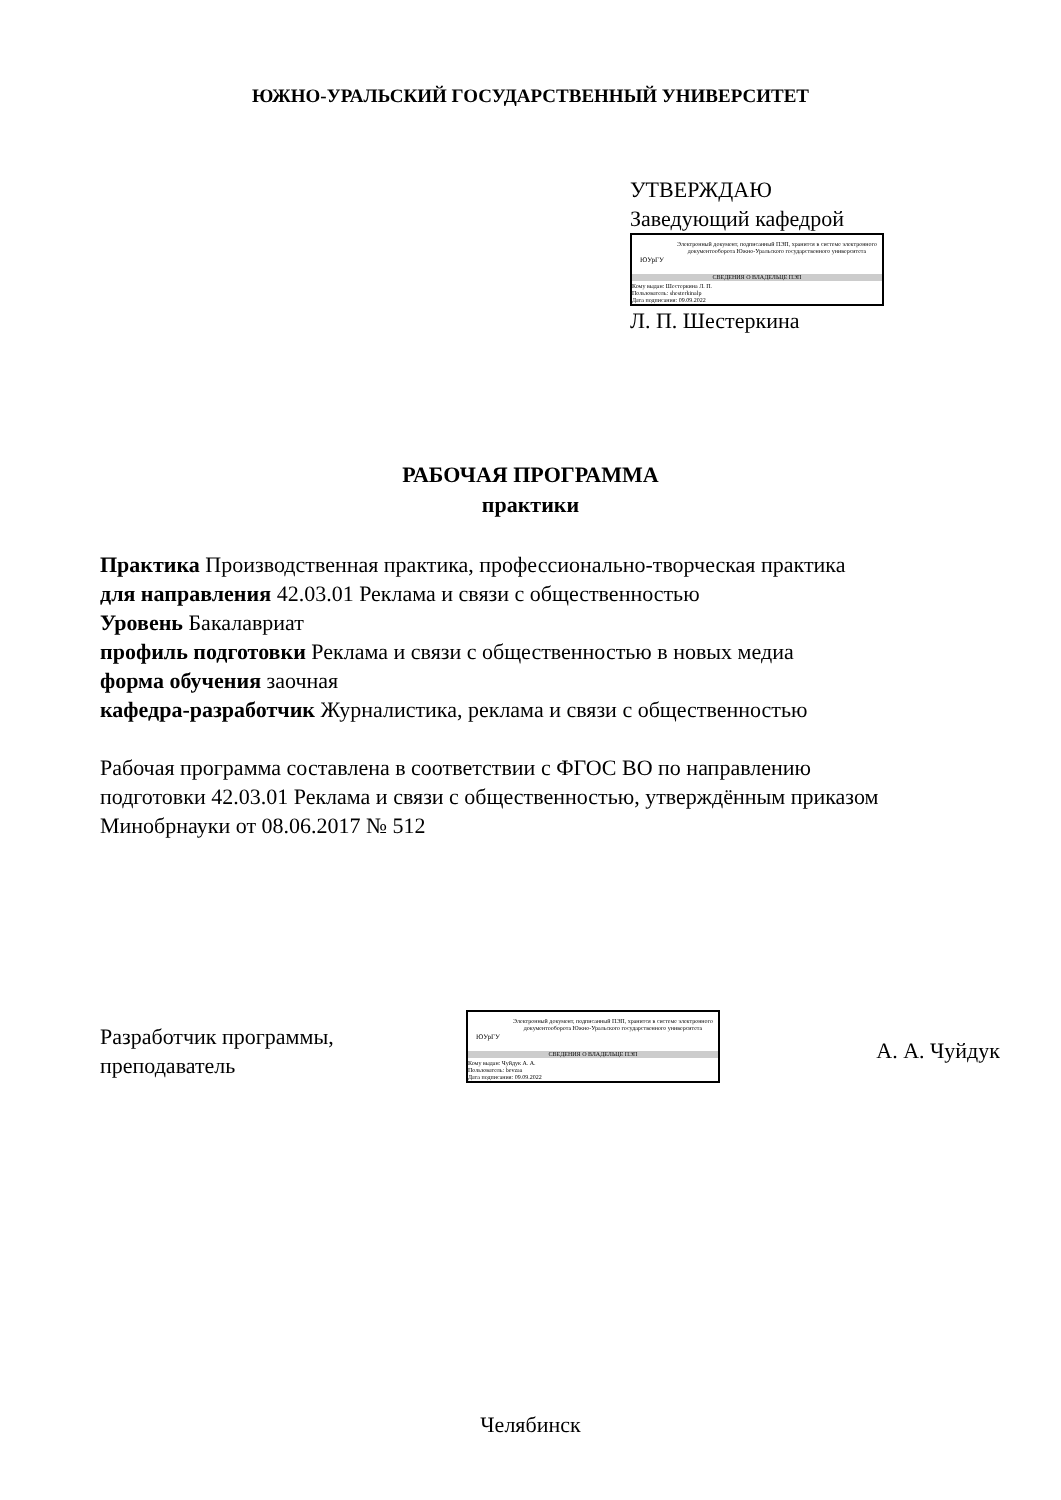ЮЖНО-УРАЛЬСКИЙ ГОСУДАРСТВЕННЫЙ УНИВЕРСИТЕТ
УТВЕРЖДАЮ
Заведующий кафедрой
ЮУрГУ
Электронный документ, подписанный ПЭП, хранится в системе электронного документооборота Южно-Уральского государственного университета
СВЕДЕНИЯ О ВЛАДЕЛЬЦЕ ПЭП
Кому выдан: Шестеркина Л. П.
Пользователь: shesterkinalp
Дата подписания: 09.09.2022
Л. П. Шестеркина
РАБОЧАЯ ПРОГРАММА
практики
Практика Производственная практика, профессионально-творческая практика
для направления 42.03.01 Реклама и связи с общественностью
Уровень Бакалавриат
профиль подготовки Реклама и связи с общественностью в новых медиа
форма обучения заочная
кафедра-разработчик Журналистика, реклама и связи с общественностью
Рабочая программа составлена в соответствии с ФГОС ВО по направлению
подготовки 42.03.01 Реклама и связи с общественностью, утверждённым приказом
Минобрнауки от 08.06.2017 № 512
Разработчик программы,
преподаватель
ЮУрГУ
Электронный документ, подписанный ПЭП, хранится в системе электронного документооборота Южно-Уральского государственного университета
СВЕДЕНИЯ О ВЛАДЕЛЬЦЕ ПЭП
Кому выдан: Чуйдук А. А.
Пользователь: bevzaa
Дата подписания: 09.09.2022
А. А. Чуйдук
Челябинск